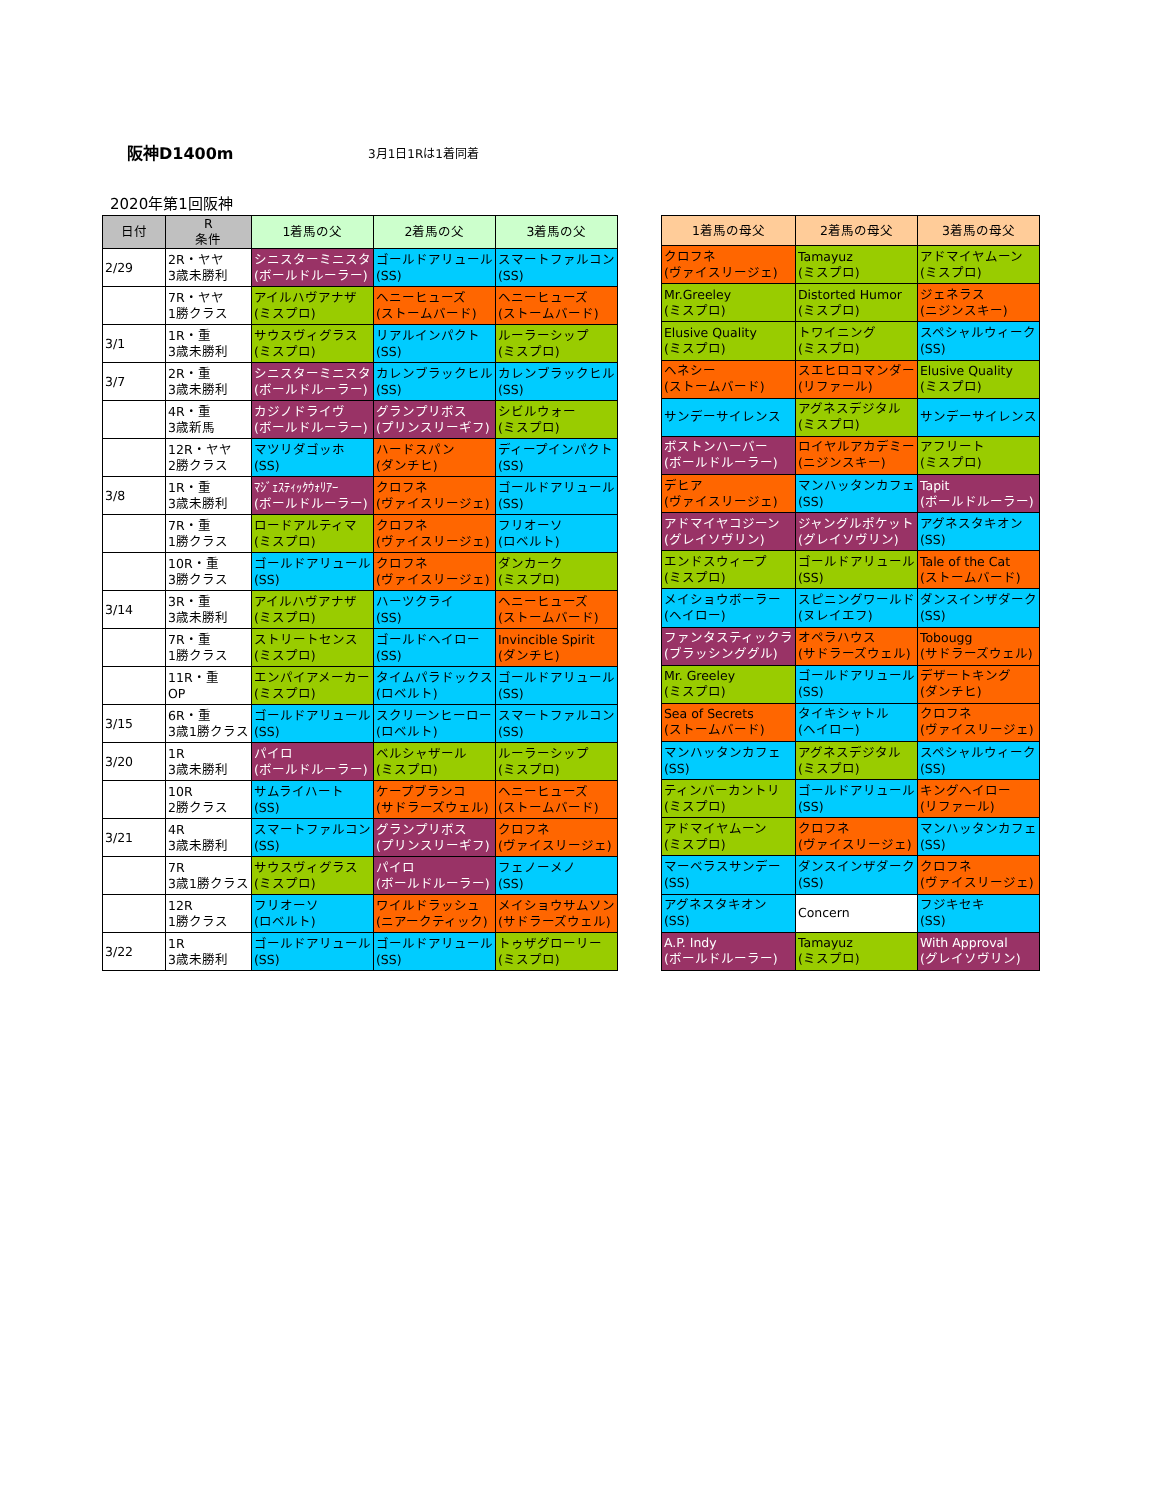阪神D1400m 3月1日1Rは1着同着
2020年第1回阪神
| 日付 | R 条件 | 1着馬の父 | 2着馬の父 | 3着馬の父 |
| --- | --- | --- | --- | --- |
| 2/29 | 2R・ヤヤ 3歳未勝利 | シニスターミニスタ (ボールドルーラー) | ゴールドアリュール (SS) | スマートファルコン (SS) |
| | 7R・ヤヤ 1勝クラス | アイルハヴアナザ (ミスプロ) | ヘニーヒューズ (ストームバード) | ヘニーヒューズ (ストームバード) |
| 3/1 | 1R・重 3歳未勝利 | サウスヴィグラス (ミスプロ) | リアルインパクト (SS) | ルーラーシップ (ミスプロ) |
| 3/7 | 2R・重 3歳未勝利 | シニスターミニスタ (ボールドルーラー) | カレンブラックヒル (SS) | カレンブラックヒル (SS) |
| | 4R・重 3歳新馬 | カジノドライヴ (ボールドルーラー) | グランプリボス (プリンスリーギフ) | シビルウォー (ミスプロ) |
| | 12R・ヤヤ 2勝クラス | マツリダゴッホ (SS) | ハードスパン (ダンチヒ) | ディープインパクト (SS) |
| 3/8 | 1R・重 3歳未勝利 | ﾏｼﾞｪｽﾃｨｯｸｳｫﾘｱｰ (ボールドルーラー) | クロフネ (ヴァイスリージェ) | ゴールドアリュール (SS) |
| | 7R・重 1勝クラス | ロードアルティマ (ミスプロ) | クロフネ (ヴァイスリージェ) | フリオーソ (ロベルト) |
| | 10R・重 3勝クラス | ゴールドアリュール (SS) | クロフネ (ヴァイスリージェ) | ダンカーク (ミスプロ) |
| 3/14 | 3R・重 3歳未勝利 | アイルハヴアナザ (ミスプロ) | ハーツクライ (SS) | ヘニーヒューズ (ストームバード) |
| | 7R・重 1勝クラス | ストリートセンス (ミスプロ) | ゴールドヘイロー (SS) | Invincible Spirit (ダンチヒ) |
| | 11R・重 OP | エンパイアメーカー (ミスプロ) | タイムパラドックス (ロベルト) | ゴールドアリュール (SS) |
| 3/15 | 6R・重 3歳1勝クラス | ゴールドアリュール (SS) | スクリーンヒーロー (ロベルト) | スマートファルコン (SS) |
| 3/20 | 1R 3歳未勝利 | パイロ (ボールドルーラー) | ベルシャザール (ミスプロ) | ルーラーシップ (ミスプロ) |
| | 10R 2勝クラス | サムライハート (SS) | ケープブランコ (サドラーズウェル) | ヘニーヒューズ (ストームバード) |
| 3/21 | 4R 3歳未勝利 | スマートファルコン (SS) | グランプリボス (プリンスリーギフ) | クロフネ (ヴァイスリージェ) |
| | 7R 3歳1勝クラス | サウスヴィグラス (ミスプロ) | パイロ (ボールドルーラー) | フェノーメノ (SS) |
| | 12R 1勝クラス | フリオーソ (ロベルト) | ワイルドラッシュ (ニアークティック) | メイショウサムソン (サドラーズウェル) |
| 3/22 | 1R 3歳未勝利 | ゴールドアリュール (SS) | ゴールドアリュール (SS) | トゥザグローリー (ミスプロ) |
| 1着馬の母父 | 2着馬の母父 | 3着馬の母父 |
| --- | --- | --- |
| クロフネ (ヴァイスリージェ) | Tamayuz (ミスプロ) | アドマイヤムーン (ミスプロ) |
| Mr.Greeley (ミスプロ) | Distorted Humor (ミスプロ) | ジェネラス (ニジンスキー) |
| Elusive Quality (ミスプロ) | トワイニング (ミスプロ) | スペシャルウィーク (SS) |
| ヘネシー (ストームバード) | スエヒロコマンダー (リファール) | Elusive Quality (ミスプロ) |
| サンデーサイレンス | アグネスデジタル (ミスプロ) | サンデーサイレンス |
| ボストンハーバー (ボールドルーラー) | ロイヤルアカデミー (ニジンスキー) | アフリート (ミスプロ) |
| デヒア (ヴァイスリージェ) | マンハッタンカフェ (SS) | Tapit (ボールドルーラー) |
| アドマイヤコジーン (グレイソヴリン) | ジャングルポケット (グレイソヴリン) | アグネスタキオン (SS) |
| エンドスウィープ (ミスプロ) | ゴールドアリュール (SS) | Tale of the Cat (ストームバード) |
| メイショウボーラー (ヘイロー) | スピニングワールド (ヌレイエフ) | ダンスインザダーク (SS) |
| ファンタスティックラ (ブラッシンググル) | オペラハウス (サドラーズウェル) | Tobougg (サドラーズウェル) |
| Mr. Greeley (ミスプロ) | ゴールドアリュール (SS) | デザートキング (ダンチヒ) |
| Sea of Secrets (ストームバード) | タイキシャトル (ヘイロー) | クロフネ (ヴァイスリージェ) |
| マンハッタンカフェ (SS) | アグネスデジタル (ミスプロ) | スペシャルウィーク (SS) |
| ティンバーカントリ (ミスプロ) | ゴールドアリュール (SS) | キングヘイロー (リファール) |
| アドマイヤムーン (ミスプロ) | クロフネ (ヴァイスリージェ) | マンハッタンカフェ (SS) |
| マーベラスサンデー (SS) | ダンスインザダーク (SS) | クロフネ (ヴァイスリージェ) |
| アグネスタキオン (SS) | Concern | フジキセキ (SS) |
| A.P. Indy (ボールドルーラー) | Tamayuz (ミスプロ) | With Approval (グレイソヴリン) |